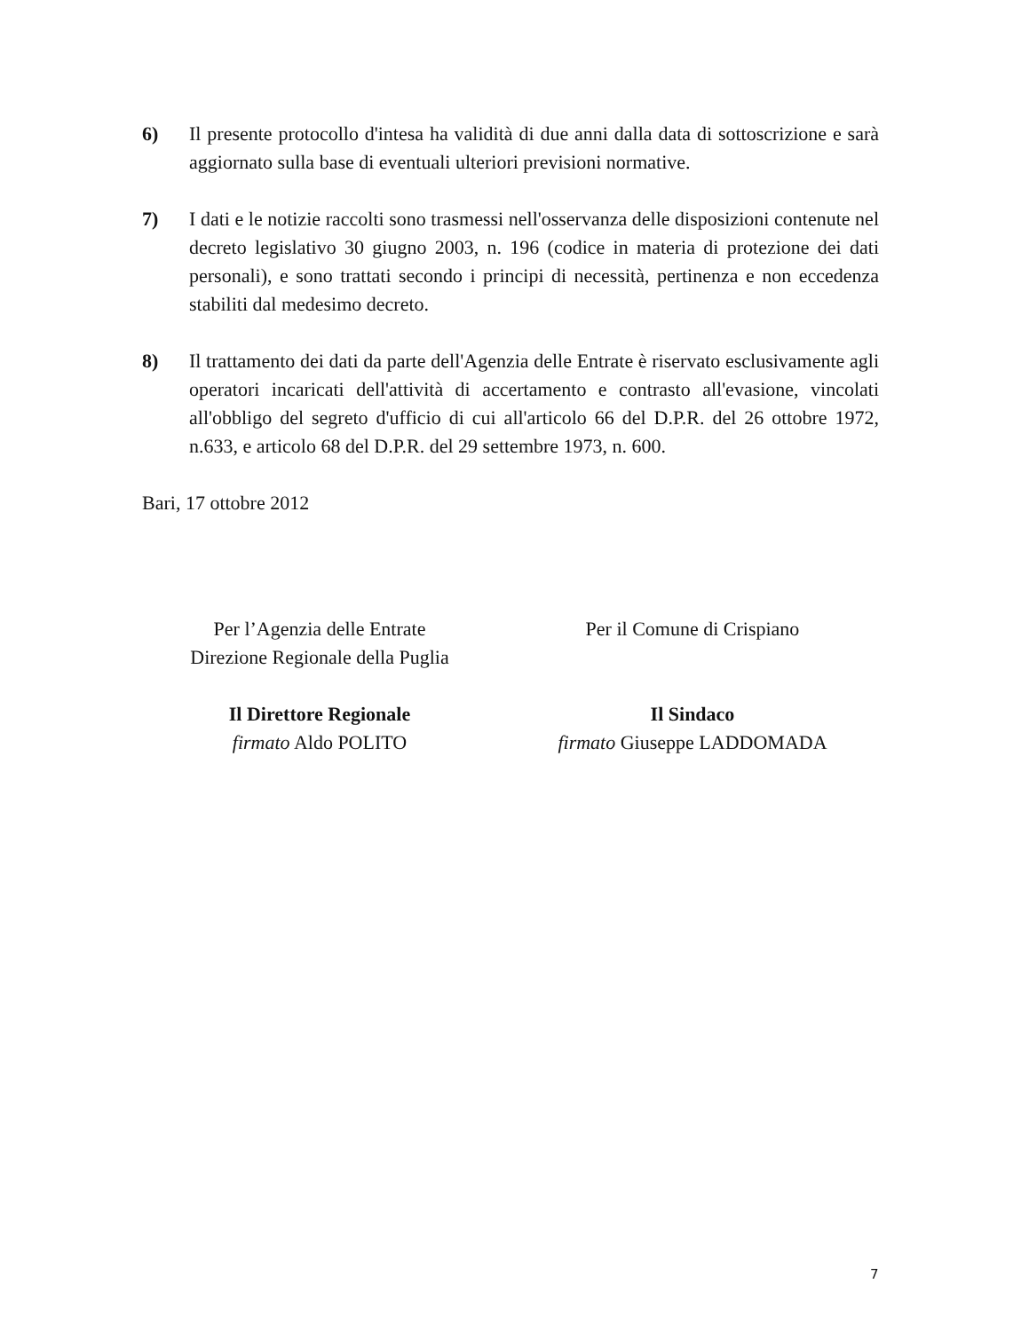6) Il presente protocollo d'intesa ha validità di due anni dalla data di sottoscrizione e sarà aggiornato sulla base di eventuali ulteriori previsioni normative.
7) I dati e le notizie raccolti sono trasmessi nell'osservanza delle disposizioni contenute nel decreto legislativo 30 giugno 2003, n. 196 (codice in materia di protezione dei dati personali), e sono trattati secondo i principi di necessità, pertinenza e non eccedenza stabiliti dal medesimo decreto.
8) Il trattamento dei dati da parte dell'Agenzia delle Entrate è riservato esclusivamente agli operatori incaricati dell'attività di accertamento e contrasto all'evasione, vincolati all'obbligo del segreto d'ufficio di cui all'articolo 66 del D.P.R. del 26 ottobre 1972, n.633, e articolo 68 del D.P.R. del 29 settembre 1973, n. 600.
Bari, 17 ottobre 2012
Per l’Agenzia delle Entrate
Direzione Regionale della Puglia
Il Direttore Regionale
firmato Aldo POLITO
Per il Comune di Crispiano
Il Sindaco
firmato Giuseppe LADDOMADA
7